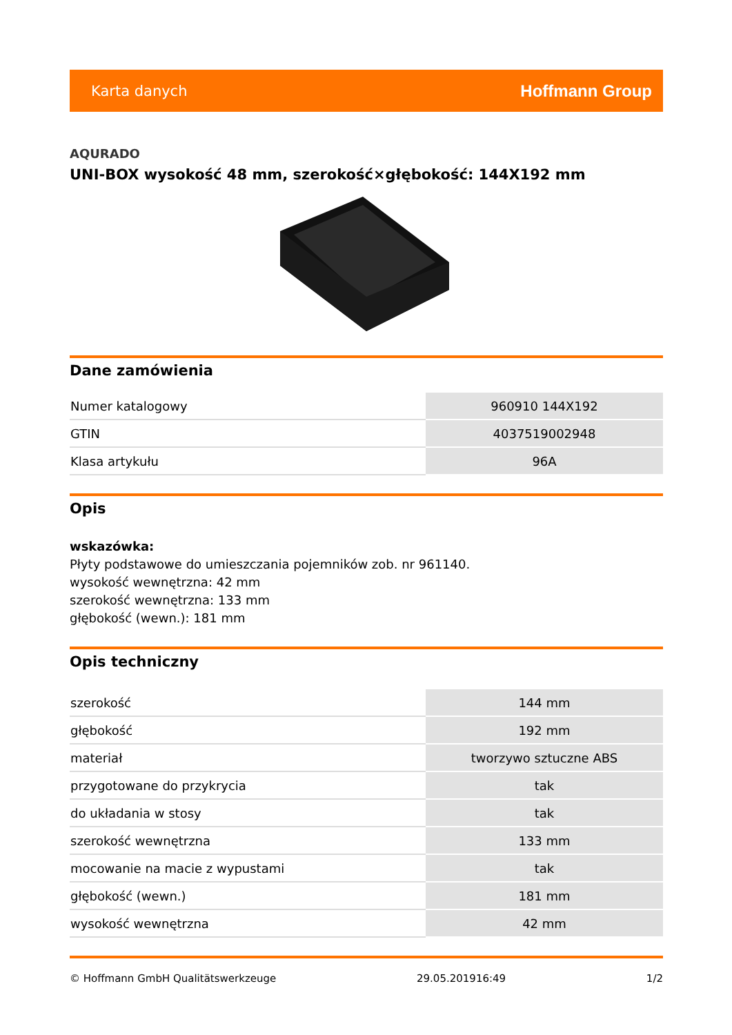Karta danych Hoffmann Group
AQURADO
UNI-BOX wysokość 48 mm, szerokość×głębokość: 144X192 mm
Dane zamówienia
| Numer katalogowy | 960910 144X192 |
| GTIN | 4037519002948 |
| Klasa artykułu | 96A |
Opis
wskazówka:
Płyty podstawowe do umieszczania pojemników zob. nr 961140.
wysokość wewnętrzna: 42 mm
szerokość wewnętrzna: 133 mm
głębokość (wewn.): 181 mm
Opis techniczny
| szerokość | 144 mm |
| głębokość | 192 mm |
| materiał | tworzywo sztuczne ABS |
| przygotowane do przykrycia | tak |
| do układania w stosy | tak |
| szerokość wewnętrzna | 133 mm |
| mocowanie na macie z wypustami | tak |
| głębokość (wewn.) | 181 mm |
| wysokość wewnętrzna | 42 mm |
© Hoffmann GmbH Qualitätswerkzeuge 29.05.201916:49 1/2